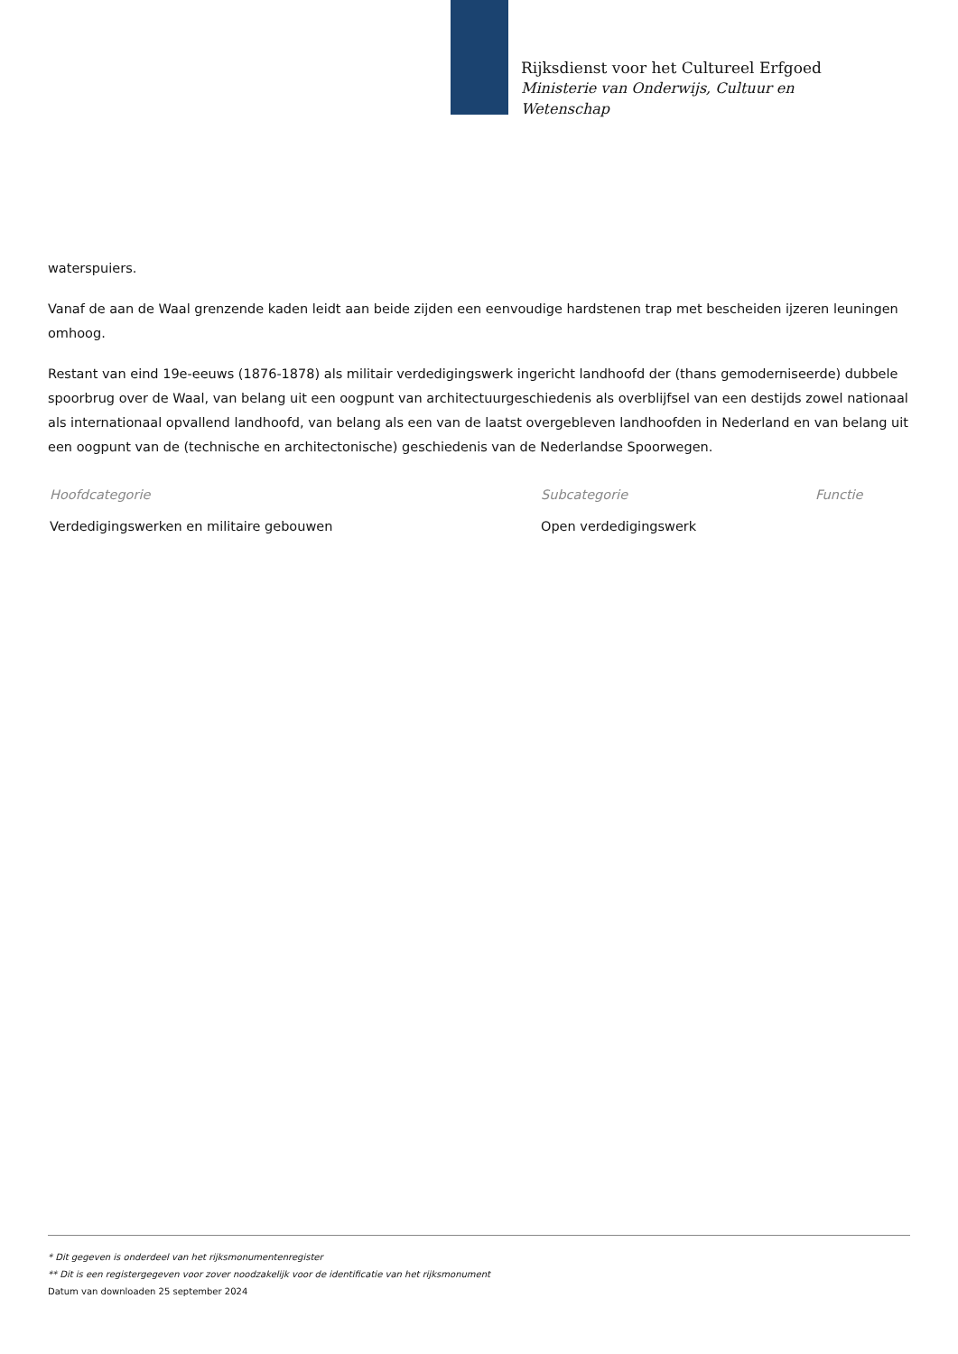Rijksdienst voor het Cultureel Erfgoed
Ministerie van Onderwijs, Cultuur en
Wetenschap
waterspuiers.
Vanaf de aan de Waal grenzende kaden leidt aan beide zijden een eenvoudige hardstenen trap met bescheiden ijzeren leuningen omhoog.
Restant van eind 19e-eeuws (1876-1878) als militair verdedigingswerk ingericht landhoofd der (thans gemoderniseerde) dubbele spoorbrug over de Waal, van belang uit een oogpunt van architectuurgeschiedenis als overblijfsel van een destijds zowel nationaal als internationaal opvallend landhoofd, van belang als een van de laatst overgebleven landhoofden in Nederland en van belang uit een oogpunt van de (technische en architectonische) geschiedenis van de Nederlandse Spoorwegen.
| Hoofdcategorie | Subcategorie | Functie |
| --- | --- | --- |
| Verdedigingswerken en militaire gebouwen | Open verdedigingswerk | |
* Dit gegeven is onderdeel van het rijksmonumentenregister
** Dit is een registergegeven voor zover noodzakelijk voor de identificatie van het rijksmonument
Datum van downloaden 25 september 2024